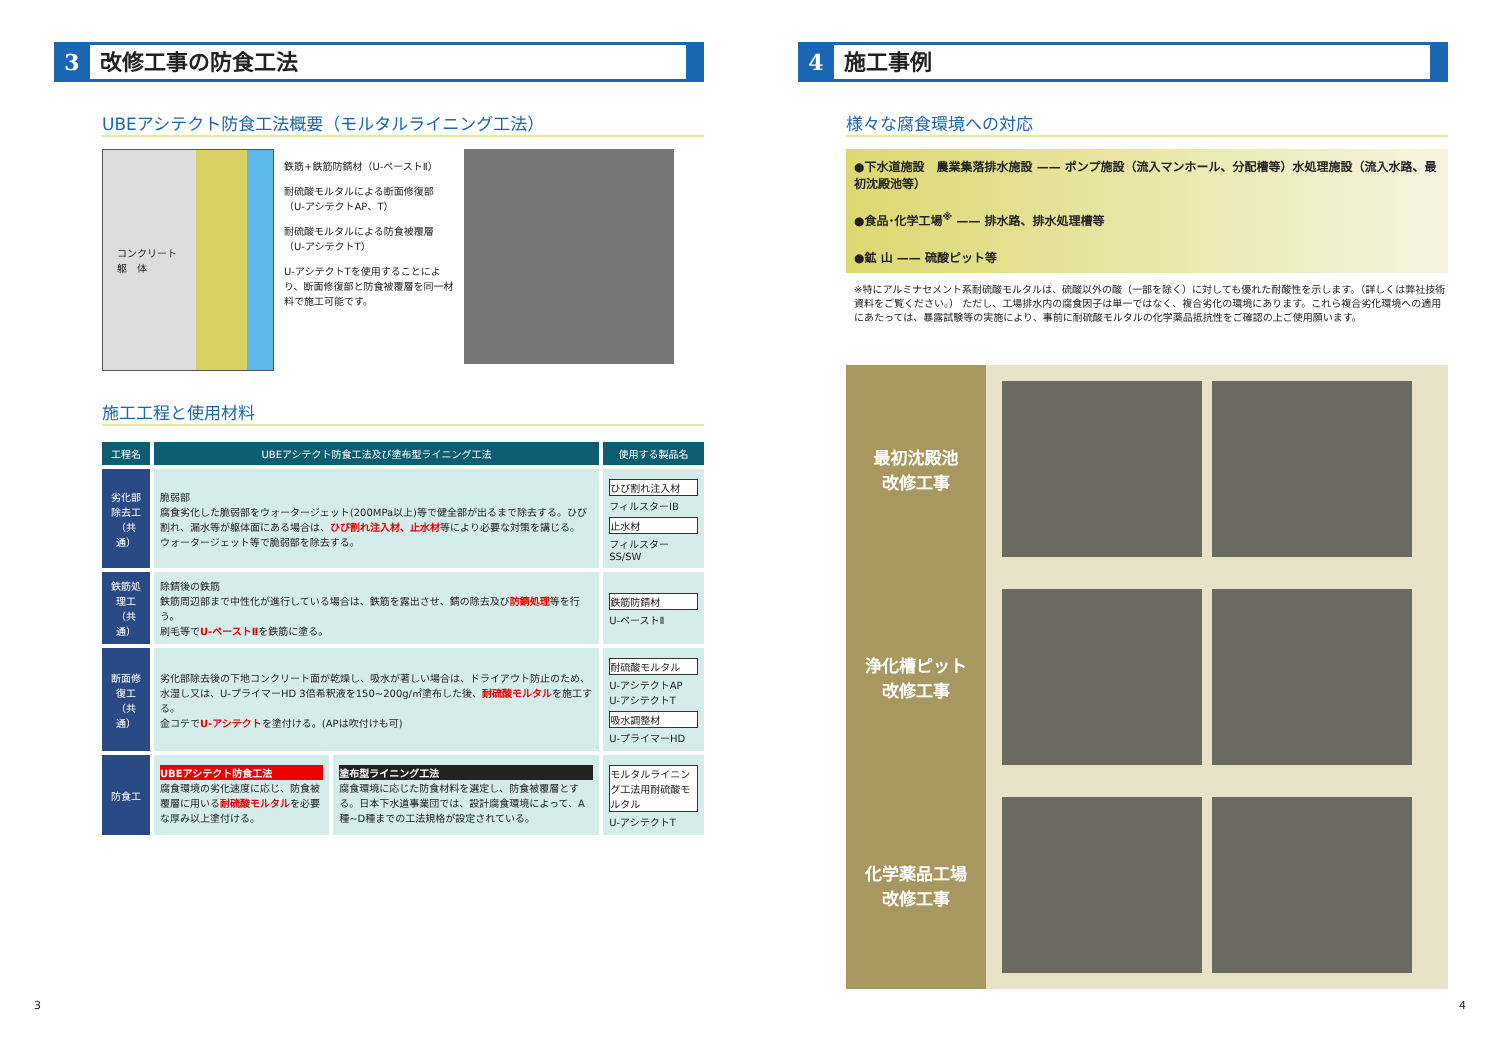3 改修工事の防食工法
UBEアシテクト防食工法概要（モルタルライニング工法）
コンクリート
躯　体
鉄筋+鉄筋防錆材（U-ペーストⅡ）
耐硫酸モルタルによる断面修復部（U-アシテクトAP、T）
耐硫酸モルタルによる防食被覆層（U-アシテクトT）
U-アシテクトTを使用することにより、断面修復部と防食被覆層を同一材料で施工可能です。
施工工程と使用材料
| 工程名 | UBEアシテクト防食工法及び塗布型ライニング工法 | | 使用する製品名 |
| --- | --- | --- | --- |
| 劣化部除去工（共通） | 脆弱部 腐食劣化した脆弱部をウォータージェット(200MPa以上)等で健全部が出るまで除去する。ひび割れ、漏水等が躯体面にある場合は、 ひび割れ注入材、止水材 等により必要な対策を講じる。 ウォータージェット等で脆弱部を除去する。 | | ひび割れ注入材 フィルスターIB 止水材 フィルスターSS/SW |
| 鉄筋処理工（共通） | 除錆後の鉄筋 鉄筋周辺部まで中性化が進行している場合は、鉄筋を露出させ、錆の除去及び 防錆処理 等を行う。 刷毛等で U-ペーストⅡ を鉄筋に塗る。 | | 鉄筋防錆材 U-ペーストⅡ |
| 断面修復工（共通） | 劣化部除去後の下地コンクリート面が乾燥し、吸水が著しい場合は、ドライアウト防止のため、水湿し又は、U-プライマーHD 3倍希釈液を150~200g/㎡塗布した後、 耐硫酸モルタル を施工する。 金コテで U-アシテクト を塗付ける。(APは吹付けも可) | | 耐硫酸モルタル U-アシテクトAP U-アシテクトT 吸水調整材 U-プライマーHD |
| 防食工 | UBEアシテクト防食工法 腐食環境の劣化速度に応じ、防食被覆層に用いる 耐硫酸モルタル を必要な厚み以上塗付ける。 | 塗布型ライニング工法 腐食環境に応じた防食材料を選定し、防食被覆層とする。日本下水道事業団では、設計腐食環境によって、A種~D種までの工法規格が設定されている。 | モルタルライニング工法用耐硫酸モルタル U-アシテクトT |
4 施工事例
様々な腐食環境への対応
●下水道施設　農業集落排水施設 —— ポンプ施設（流入マンホール、分配槽等）水処理施設（流入水路、最初沈殿池等）
●食品･化学工場<sup>※</sup> —— 排水路、排水処理槽等
●鉱 山 —— 硫酸ピット等
※特にアルミナセメント系耐硫酸モルタルは、硫酸以外の酸（一部を除く）に対しても優れた耐酸性を示します。（詳しくは弊社技術資料をご覧ください。） ただし、工場排水内の腐食因子は単一ではなく、複合劣化の環境にあります。これら複合劣化環境への適用にあたっては、暴露試験等の実施により、事前に耐硫酸モルタルの化学薬品抵抗性をご確認の上ご使用願います。
最初沈殿池
改修工事
浄化槽ピット
改修工事
化学薬品工場
改修工事
3 4